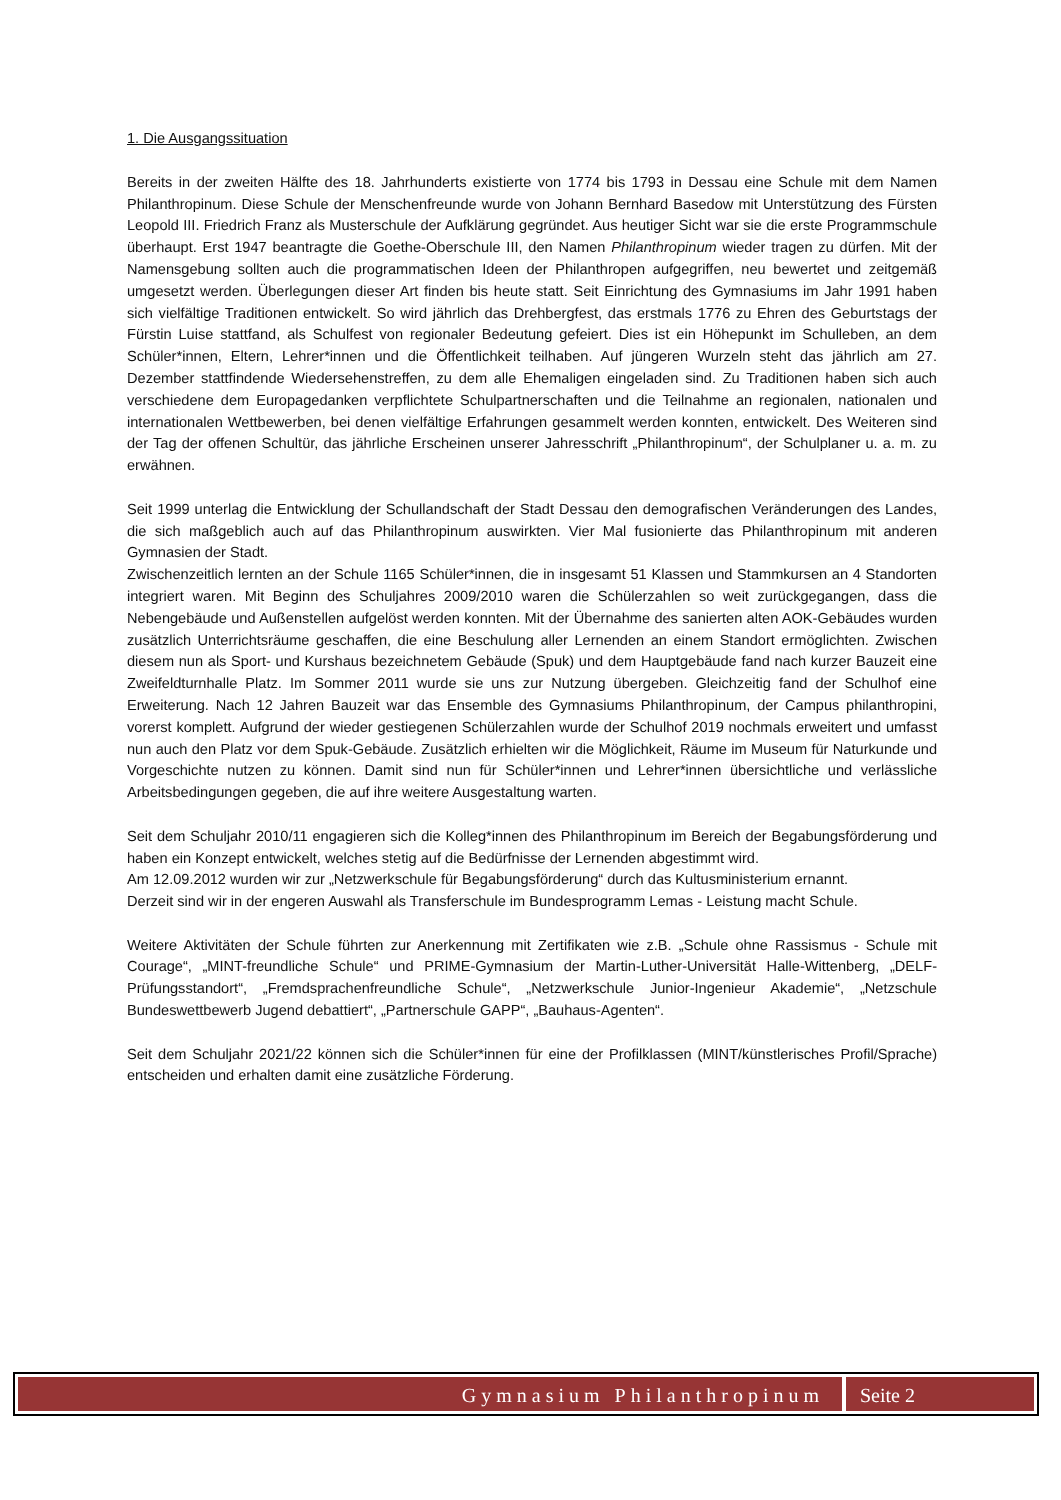1. Die Ausgangssituation
Bereits in der zweiten Hälfte des 18. Jahrhunderts existierte von 1774 bis 1793 in Dessau eine Schule mit dem Namen Philanthropinum. Diese Schule der Menschenfreunde wurde von Johann Bernhard Basedow mit Unterstützung des Fürsten Leopold III. Friedrich Franz als Musterschule der Aufklärung gegründet. Aus heutiger Sicht war sie die erste Programmschule überhaupt. Erst 1947 beantragte die Goethe-Oberschule III, den Namen Philanthropinum wieder tragen zu dürfen. Mit der Namensgebung sollten auch die programmatischen Ideen der Philanthropen aufgegriffen, neu bewertet und zeitgemäß umgesetzt werden. Überlegungen dieser Art finden bis heute statt. Seit Einrichtung des Gymnasiums im Jahr 1991 haben sich vielfältige Traditionen entwickelt. So wird jährlich das Drehbergfest, das erstmals 1776 zu Ehren des Geburtstags der Fürstin Luise stattfand, als Schulfest von regionaler Bedeutung gefeiert. Dies ist ein Höhepunkt im Schulleben, an dem Schüler*innen, Eltern, Lehrer*innen und die Öffentlichkeit teilhaben. Auf jüngeren Wurzeln steht das jährlich am 27. Dezember stattfindende Wiedersehenstreffen, zu dem alle Ehemaligen eingeladen sind. Zu Traditionen haben sich auch verschiedene dem Europagedanken verpflichtete Schulpartnerschaften und die Teilnahme an regionalen, nationalen und internationalen Wettbewerben, bei denen vielfältige Erfahrungen gesammelt werden konnten, entwickelt. Des Weiteren sind der Tag der offenen Schultür, das jährliche Erscheinen unserer Jahresschrift „Philanthropinum“, der Schulplaner u. a. m. zu erwähnen.
Seit 1999 unterlag die Entwicklung der Schullandschaft der Stadt Dessau den demografischen Veränderungen des Landes, die sich maßgeblich auch auf das Philanthropinum auswirkten. Vier Mal fusionierte das Philanthropinum mit anderen Gymnasien der Stadt.
Zwischenzeitlich lernten an der Schule 1165 Schüler*innen, die in insgesamt 51 Klassen und Stammkursen an 4 Standorten integriert waren. Mit Beginn des Schuljahres 2009/2010 waren die Schülerzahlen so weit zurückgegangen, dass die Nebengebäude und Außenstellen aufgelöst werden konnten. Mit der Übernahme des sanierten alten AOK-Gebäudes wurden zusätzlich Unterrichtsräume geschaffen, die eine Beschulung aller Lernenden an einem Standort ermöglichten. Zwischen diesem nun als Sport- und Kurshaus bezeichnetem Gebäude (Spuk) und dem Hauptgebäude fand nach kurzer Bauzeit eine Zweifeldturnhalle Platz. Im Sommer 2011 wurde sie uns zur Nutzung übergeben. Gleichzeitig fand der Schulhof eine Erweiterung. Nach 12 Jahren Bauzeit war das Ensemble des Gymnasiums Philanthropinum, der Campus philanthropini, vorerst komplett. Aufgrund der wieder gestiegenen Schülerzahlen wurde der Schulhof 2019 nochmals erweitert und umfasst nun auch den Platz vor dem Spuk-Gebäude. Zusätzlich erhielten wir die Möglichkeit, Räume im Museum für Naturkunde und Vorgeschichte nutzen zu können. Damit sind nun für Schüler*innen und Lehrer*innen übersichtliche und verlässliche Arbeitsbedingungen gegeben, die auf ihre weitere Ausgestaltung warten.
Seit dem Schuljahr 2010/11 engagieren sich die Kolleg*innen des Philanthropinum im Bereich der Begabungsförderung und haben ein Konzept entwickelt, welches stetig auf die Bedürfnisse der Lernenden abgestimmt wird.
Am 12.09.2012 wurden wir zur „Netzwerkschule für Begabungsförderung“ durch das Kultusministerium ernannt.
Derzeit sind wir in der engeren Auswahl als Transferschule im Bundesprogramm Lemas - Leistung macht Schule.
Weitere Aktivitäten der Schule führten zur Anerkennung mit Zertifikaten wie z.B. „Schule ohne Rassismus - Schule mit Courage“, „MINT-freundliche Schule“ und PRIME-Gymnasium der Martin-Luther-Universität Halle-Wittenberg, „DELF-Prüfungsstandort“, „Fremdsprachenfreundliche Schule“, „Netzwerkschule Junior-Ingenieur Akademie“, „Netzschule Bundeswettbewerb Jugend debattiert“, „Partnerschule GAPP“, „Bauhaus-Agenten“.
Seit dem Schuljahr 2021/22 können sich die Schüler*innen für eine der Profilklassen (MINT/künstlerisches Profil/Sprache) entscheiden und erhalten damit eine zusätzliche Förderung.
Gymnasium Philanthropinum Seite 2